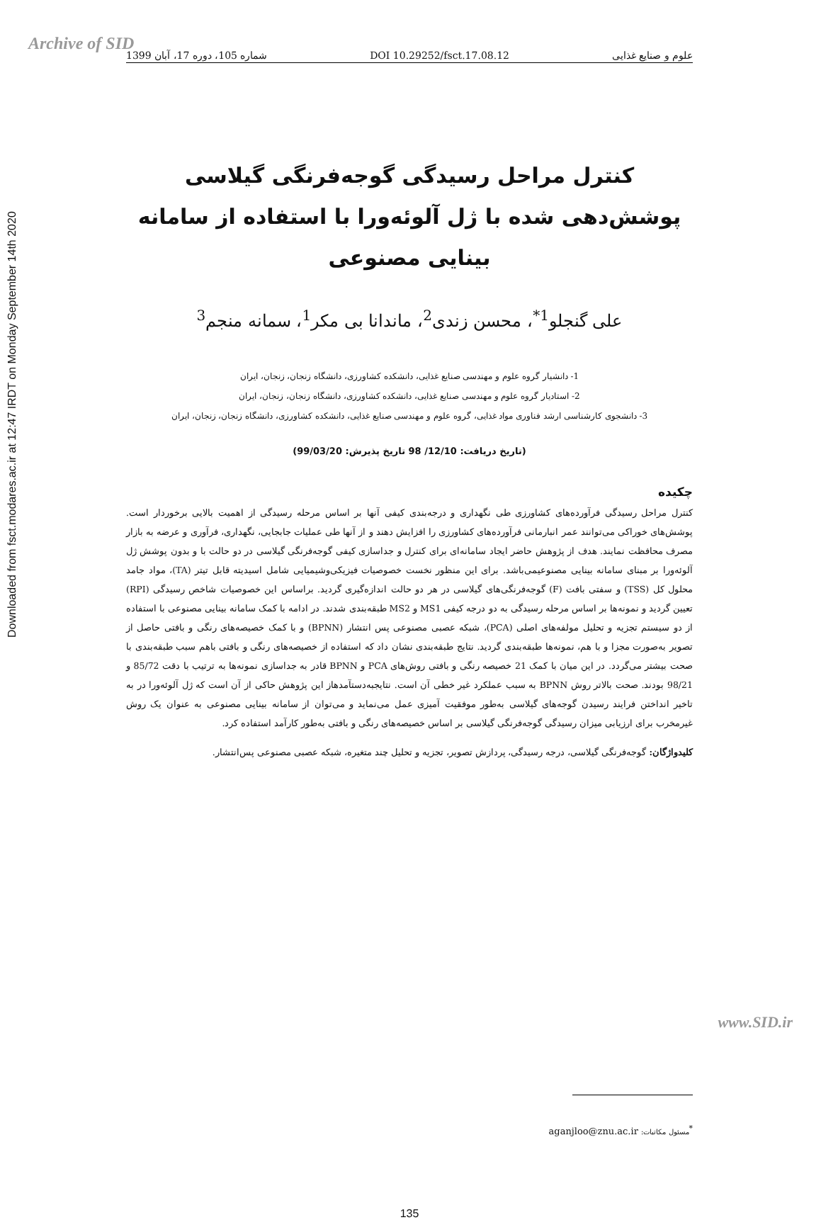Archive of SID
Downloaded from fsct.modares.ac.ir at 12:47 IRDT on Monday September 14th 2020
شماره 105، دوره 17، آبان 1399 DOI 10.29252/fsct.17.08.12 علوم و صنایع غذایی
کنترل مراحل رسیدگی گوجه‌فرنگی گیلاسی پوشش‌دهی شده با ژل آلوئه‌ورا با استفاده از سامانه بینایی مصنوعی
علی گنجلو<sup>1*</sup>، محسن زندی<sup>2</sup>، ماندانا بی مکر<sup>1</sup>، سمانه منجم<sup>3</sup>
1- دانشیار گروه علوم و مهندسی صنایع غذایی، دانشکده کشاورزی، دانشگاه زنجان، زنجان، ایران
2- استادیار گروه علوم و مهندسی صنایع غذایی، دانشکده کشاورزی، دانشگاه زنجان، زنجان، ایران
3- دانشجوی کارشناسی ارشد فناوری مواد غذایی، گروه علوم و مهندسی صنایع غذایی، دانشکده کشاورزی، دانشگاه زنجان، زنجان، ایران
(تاریخ دریافت: 12/10/ 98 تاریخ پذیرش: 99/03/20)
چکیده
کنترل مراحل رسیدگی فرآورده‌های کشاورزی طی نگهداری و درجه‌بندی کیفی آنها بر اساس مرحله رسیدگی از اهمیت بالایی برخوردار است. پوشش‌های خوراکی می‌توانند عمر انبارمانی فرآورده‌های کشاورزی را افزایش دهند و از آنها طی عملیات جابجایی، نگهداری، فرآوری و عرضه به بازار مصرف محافظت نمایند. هدف از پژوهش حاضر ایجاد سامانه‌ای برای کنترل و جداسازی کیفی گوجه‌فرنگی گیلاسی در دو حالت با و بدون پوشش ژل آلوئه‌ورا بر مبنای سامانه بینایی مصنوعیمی‌باشد. برای این منظور نخست خصوصیات فیزیکی‌وشیمیایی شامل اسیدیته قابل تیتر (TA)، مواد جامد محلول کل (TSS) و سفتی بافت (F) گوجه‌فرنگی‌های گیلاسی در هر دو حالت اندازه‌گیری گردید. براساس این خصوصیات شاخص رسیدگی (RPI) تعیین گردید و نمونه‌ها بر اساس مرحله رسیدگی به دو درجه کیفی MS1 و MS2 طبقه‌بندی شدند. در ادامه با کمک سامانه بینایی مصنوعی با استفاده از دو سیستم تجزیه و تحلیل مولفه‌های اصلی (PCA)، شبکه عصبی مصنوعی پس انتشار (BPNN) و با کمک خصیصه‌های رنگی و بافتی حاصل از تصویر به‌صورت مجزا و با هم، نمونه‌ها طبقه‌بندی گردید. نتایج طبقه‌بندی نشان داد که استفاده از خصیصه‌های رنگی و بافتی باهم سبب طبقه‌بندی با صحت بیشتر می‌گردد. در این میان با کمک 21 خصیصه رنگی و بافتی روش‌های PCA و BPNN قادر به جداسازی نمونه‌ها به ترتیب با دقت 85/72 و 98/21 بودند. صحت بالاتر روش BPNN به سبب عملکرد غیر خطی آن است. نتایجبه‌دستآمدهاز این پژوهش حاکی از آن است که ژل آلوئه‌ورا در به تاخیر انداختن فرایند رسیدن گوجه‌های گیلاسی به‌طور موفقیت آمیزی عمل می‌نماید و می‌توان از سامانه بینایی مصنوعی به عنوان یک روش غیرمخرب برای ارزیابی میزان رسیدگی گوجه‌فرنگی گیلاسی بر اساس خصیصه‌های رنگی و بافتی به‌طور کارآمد استفاده کرد.
کلیدواژگان: گوجه‌فرنگی گیلاسی، درجه رسیدگی، پردازش تصویر، تجزیه و تحلیل چند متغیره، شبکه عصبی مصنوعی پس‌انتشار.
<sup>*</sup> مسئول مکاتبات: aganjloo@znu.ac.ir
135
www.SID.ir